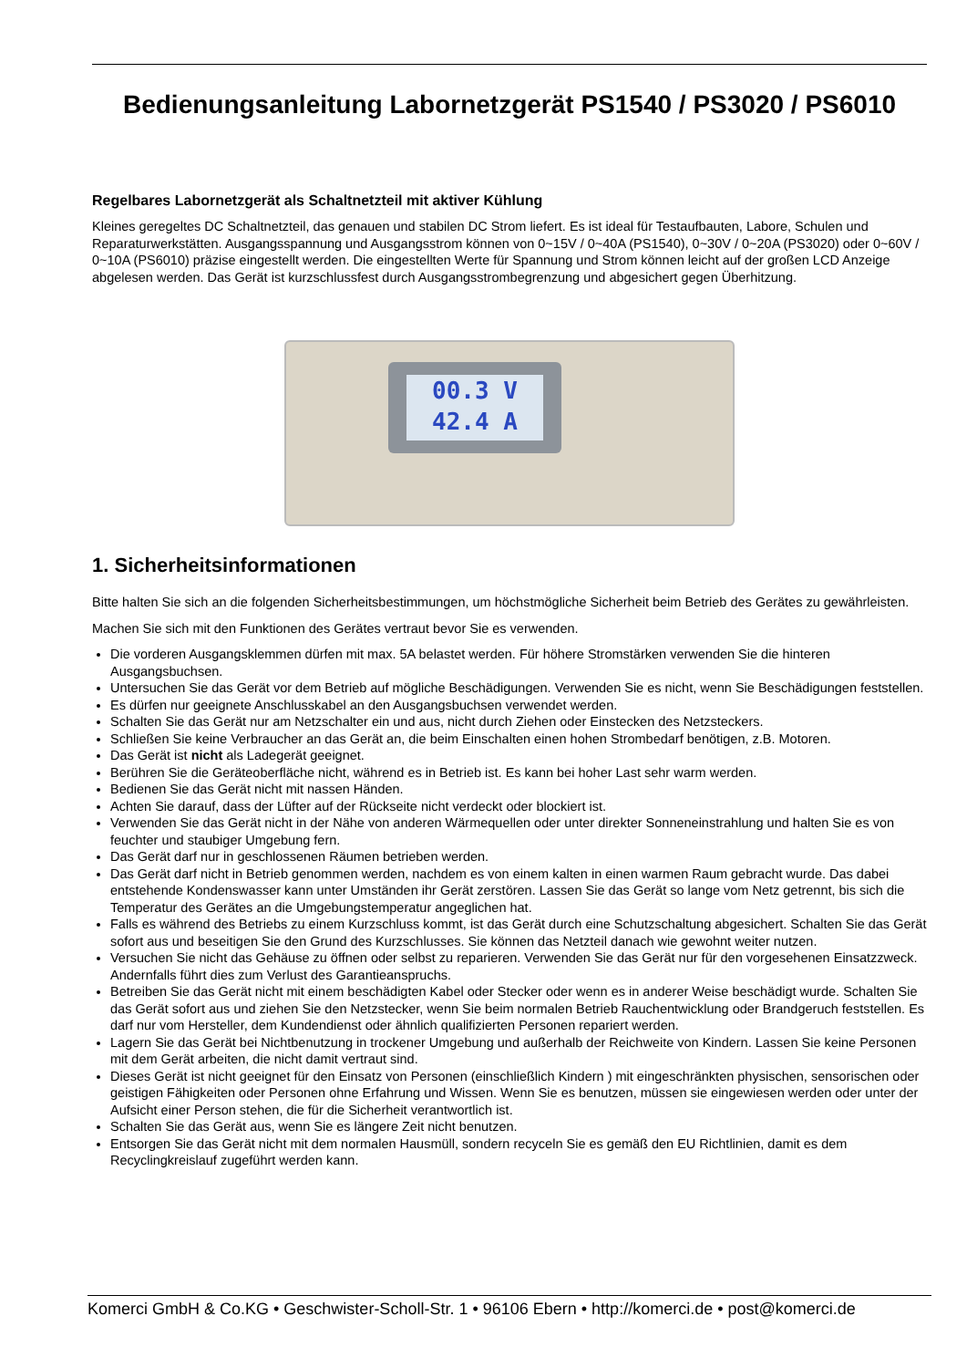Bedienungsanleitung Labornetzgerät PS1540 / PS3020 / PS6010
Regelbares Labornetzgerät als Schaltnetzteil mit aktiver Kühlung
Kleines geregeltes DC Schaltnetzteil, das genauen und stabilen DC Strom liefert. Es ist ideal für Testaufbauten, Labore, Schulen und Reparaturwerkstätten. Ausgangsspannung und Ausgangsstrom können von 0~15V / 0~40A (PS1540), 0~30V / 0~20A (PS3020) oder 0~60V / 0~10A (PS6010) präzise eingestellt werden. Die eingestellten Werte für Spannung und Strom können leicht auf der großen LCD Anzeige abgelesen werden. Das Gerät ist kurzschlussfest durch Ausgangsstrombegrenzung und abgesichert gegen Überhitzung.
00.3 V
42.4 A
1. Sicherheitsinformationen
Bitte halten Sie sich an die folgenden Sicherheitsbestimmungen, um höchstmögliche Sicherheit beim Betrieb des Gerätes zu gewährleisten.
Machen Sie sich mit den Funktionen des Gerätes vertraut bevor Sie es verwenden.
Die vorderen Ausgangsklemmen dürfen mit max. 5A belastet werden. Für höhere Stromstärken verwenden Sie die hinteren Ausgangsbuchsen.
Untersuchen Sie das Gerät vor dem Betrieb auf mögliche Beschädigungen. Verwenden Sie es nicht, wenn Sie Beschädigungen feststellen.
Es dürfen nur geeignete Anschlusskabel an den Ausgangsbuchsen verwendet werden.
Schalten Sie das Gerät nur am Netzschalter ein und aus, nicht durch Ziehen oder Einstecken des Netzsteckers.
Schließen Sie keine Verbraucher an das Gerät an, die beim Einschalten einen hohen Strombedarf benötigen, z.B. Motoren.
Das Gerät ist nicht als Ladegerät geeignet.
Berühren Sie die Geräteoberfläche nicht, während es in Betrieb ist. Es kann bei hoher Last sehr warm werden.
Bedienen Sie das Gerät nicht mit nassen Händen.
Achten Sie darauf, dass der Lüfter auf der Rückseite nicht verdeckt oder blockiert ist.
Verwenden Sie das Gerät nicht in der Nähe von anderen Wärmequellen oder unter direkter Sonneneinstrahlung und halten Sie es von feuchter und staubiger Umgebung fern.
Das Gerät darf nur in geschlossenen Räumen betrieben werden.
Das Gerät darf nicht in Betrieb genommen werden, nachdem es von einem kalten in einen warmen Raum gebracht wurde. Das dabei entstehende Kondenswasser kann unter Umständen ihr Gerät zerstören. Lassen Sie das Gerät so lange vom Netz getrennt, bis sich die Temperatur des Gerätes an die Umgebungstemperatur angeglichen hat.
Falls es während des Betriebs zu einem Kurzschluss kommt, ist das Gerät durch eine Schutzschaltung abgesichert. Schalten Sie das Gerät sofort aus und beseitigen Sie den Grund des Kurzschlusses. Sie können das Netzteil danach wie gewohnt weiter nutzen.
Versuchen Sie nicht das Gehäuse zu öffnen oder selbst zu reparieren. Verwenden Sie das Gerät nur für den vorgesehenen Einsatzzweck. Andernfalls führt dies zum Verlust des Garantieanspruchs.
Betreiben Sie das Gerät nicht mit einem beschädigten Kabel oder Stecker oder wenn es in anderer Weise beschädigt wurde. Schalten Sie das Gerät sofort aus und ziehen Sie den Netzstecker, wenn Sie beim normalen Betrieb Rauchentwicklung oder Brandgeruch feststellen. Es darf nur vom Hersteller, dem Kundendienst oder ähnlich qualifizierten Personen repariert werden.
Lagern Sie das Gerät bei Nichtbenutzung in trockener Umgebung und außerhalb der Reichweite von Kindern. Lassen Sie keine Personen mit dem Gerät arbeiten, die nicht damit vertraut sind.
Dieses Gerät ist nicht geeignet für den Einsatz von Personen (einschließlich Kindern ) mit eingeschränkten physischen, sensorischen oder geistigen Fähigkeiten oder Personen ohne Erfahrung und Wissen. Wenn Sie es benutzen, müssen sie eingewiesen werden oder unter der Aufsicht einer Person stehen, die für die Sicherheit verantwortlich ist.
Schalten Sie das Gerät aus, wenn Sie es längere Zeit nicht benutzen.
Entsorgen Sie das Gerät nicht mit dem normalen Hausmüll, sondern recyceln Sie es gemäß den EU Richtlinien, damit es dem Recyclingkreislauf zugeführt werden kann.
Komerci GmbH & Co.KG • Geschwister-Scholl-Str. 1 • 96106 Ebern • http://komerci.de • post@komerci.de